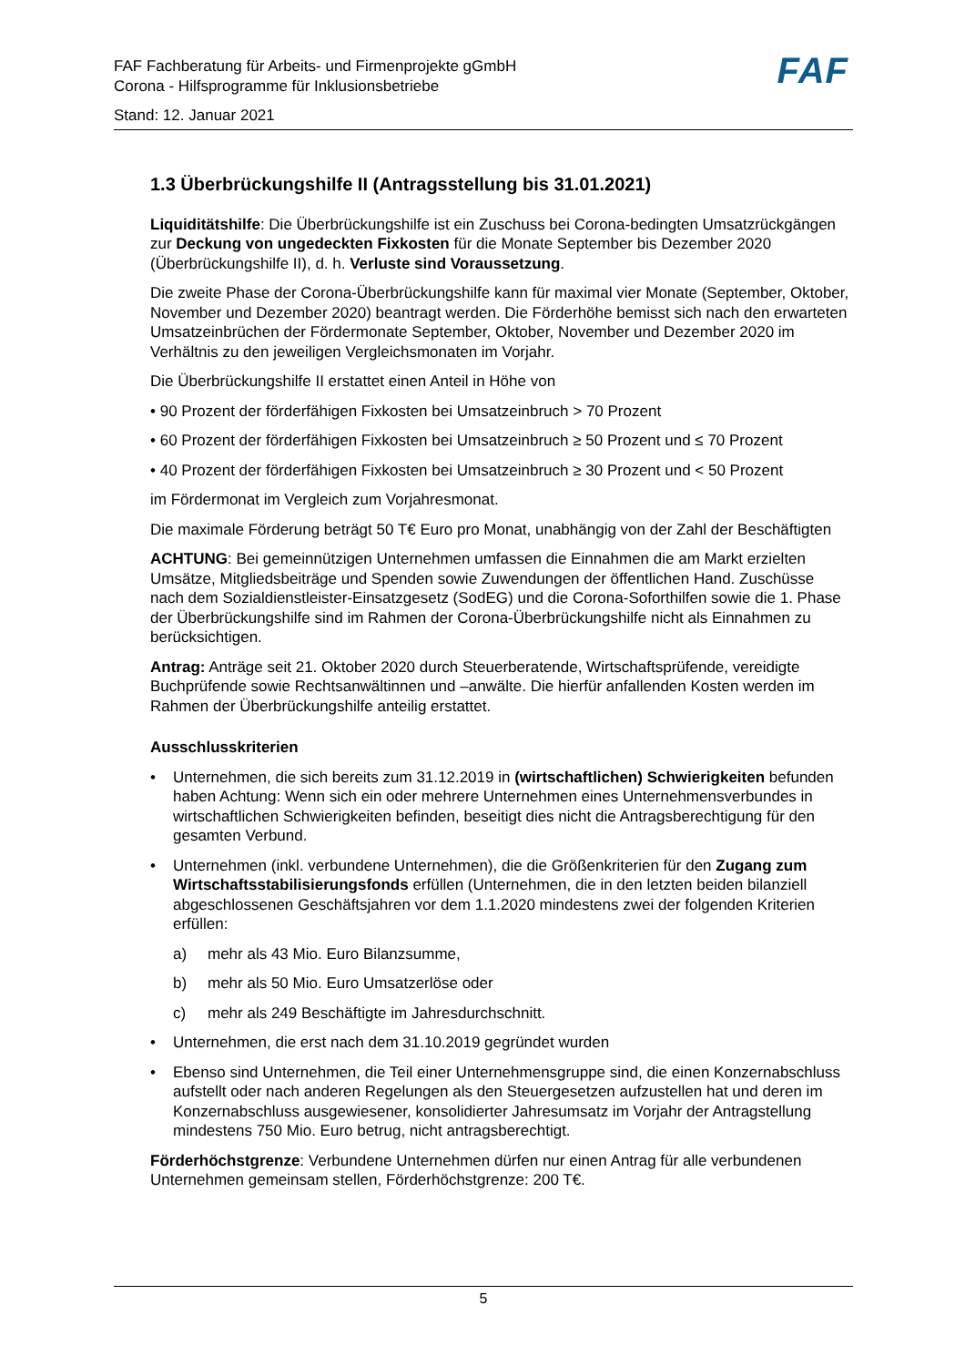FAF Fachberatung für Arbeits- und Firmenprojekte gGmbH
Corona - Hilfsprogramme für Inklusionsbetriebe
Stand: 12. Januar 2021
FAF
1.3 Überbrückungshilfe II (Antragsstellung bis 31.01.2021)
Liquiditätshilfe: Die Überbrückungshilfe ist ein Zuschuss bei Corona-bedingten Umsatzrückgängen zur Deckung von ungedeckten Fixkosten für die Monate September bis Dezember 2020 (Überbrückungshilfe II), d. h. Verluste sind Voraussetzung.
Die zweite Phase der Corona-Überbrückungshilfe kann für maximal vier Monate (September, Oktober, November und Dezember 2020) beantragt werden. Die Förderhöhe bemisst sich nach den erwarteten Umsatzeinbrüchen der Fördermonate September, Oktober, November und Dezember 2020 im Verhältnis zu den jeweiligen Vergleichsmonaten im Vorjahr.
Die Überbrückungshilfe II erstattet einen Anteil in Höhe von
• 90 Prozent der förderfähigen Fixkosten bei Umsatzeinbruch > 70 Prozent
• 60 Prozent der förderfähigen Fixkosten bei Umsatzeinbruch ≥ 50 Prozent und ≤ 70 Prozent
• 40 Prozent der förderfähigen Fixkosten bei Umsatzeinbruch ≥ 30 Prozent und < 50 Prozent
im Fördermonat im Vergleich zum Vorjahresmonat.
Die maximale Förderung beträgt 50 T€ Euro pro Monat, unabhängig von der Zahl der Beschäftigten
ACHTUNG: Bei gemeinnützigen Unternehmen umfassen die Einnahmen die am Markt erzielten Umsätze, Mitgliedsbeiträge und Spenden sowie Zuwendungen der öffentlichen Hand. Zuschüsse nach dem Sozialdienstleister-Einsatzgesetz (SodEG) und die Corona-Soforthilfen sowie die 1. Phase der Überbrückungshilfe sind im Rahmen der Corona-Überbrückungshilfe nicht als Einnahmen zu berücksichtigen.
Antrag: Anträge seit 21. Oktober 2020 durch Steuerberatende, Wirtschaftsprüfende, vereidigte Buchprüfende sowie Rechtsanwältinnen und –anwälte. Die hierfür anfallenden Kosten werden im Rahmen der Überbrückungshilfe anteilig erstattet.
Ausschlusskriterien
• Unternehmen, die sich bereits zum 31.12.2019 in (wirtschaftlichen) Schwierigkeiten befunden haben Achtung: Wenn sich ein oder mehrere Unternehmen eines Unternehmensverbundes in wirtschaftlichen Schwierigkeiten befinden, beseitigt dies nicht die Antragsberechtigung für den gesamten Verbund.
• Unternehmen (inkl. verbundene Unternehmen), die die Größenkriterien für den Zugang zum Wirtschaftsstabilisierungsfonds erfüllen (Unternehmen, die in den letzten beiden bilanziell abgeschlossenen Geschäftsjahren vor dem 1.1.2020 mindestens zwei der folgenden Kriterien erfüllen:
a) mehr als 43 Mio. Euro Bilanzsumme,
b) mehr als 50 Mio. Euro Umsatzerlöse oder
c) mehr als 249 Beschäftigte im Jahresdurchschnitt.
• Unternehmen, die erst nach dem 31.10.2019 gegründet wurden
• Ebenso sind Unternehmen, die Teil einer Unternehmensgruppe sind, die einen Konzernabschluss aufstellt oder nach anderen Regelungen als den Steuergesetzen aufzustellen hat und deren im Konzernabschluss ausgewiesener, konsolidierter Jahresumsatz im Vorjahr der Antragstellung mindestens 750 Mio. Euro betrug, nicht antragsberechtigt.
Förderhöchstgrenze: Verbundene Unternehmen dürfen nur einen Antrag für alle verbundenen Unternehmen gemeinsam stellen, Förderhöchstgrenze: 200 T€.
5